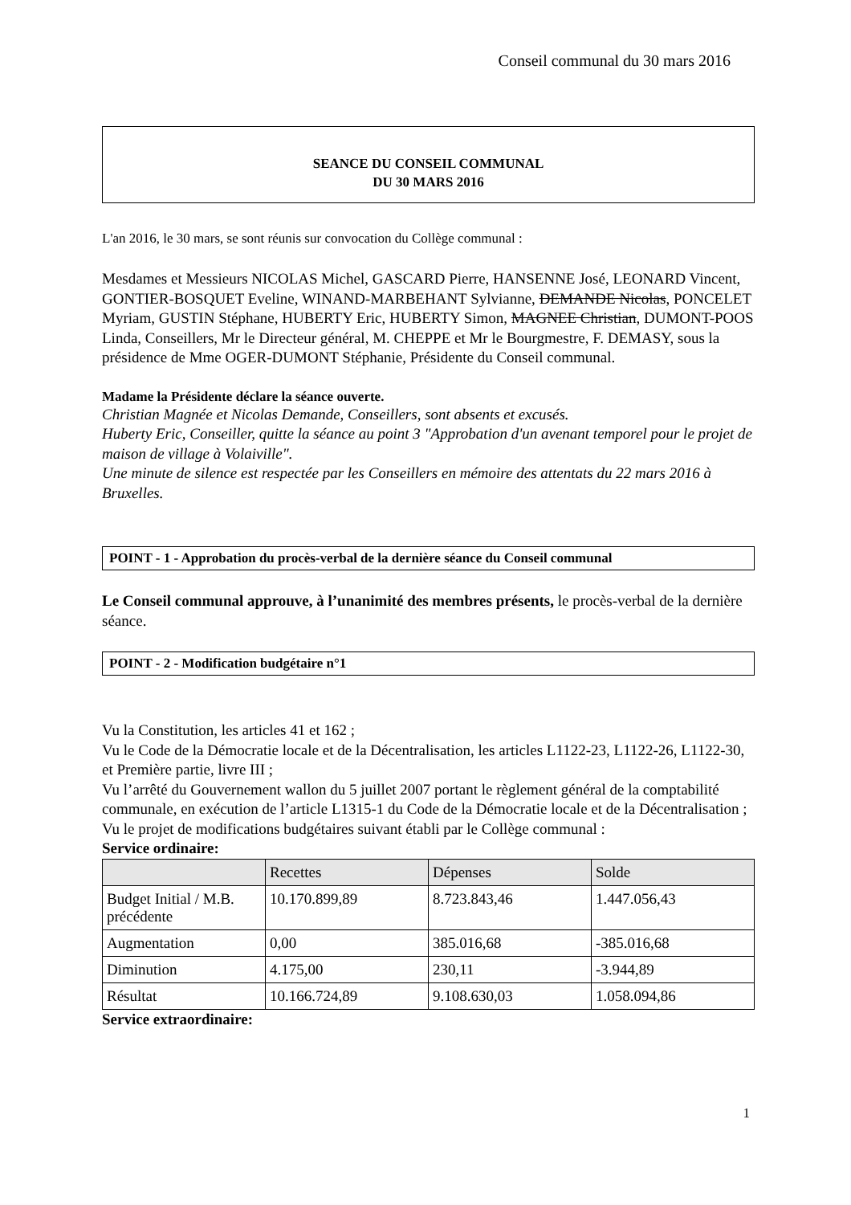Conseil communal du 30 mars 2016
SEANCE DU CONSEIL COMMUNAL
DU 30 MARS 2016
L'an 2016, le 30 mars, se sont réunis sur convocation du Collège communal :
Mesdames et Messieurs NICOLAS Michel, GASCARD Pierre, HANSENNE José, LEONARD Vincent, GONTIER-BOSQUET Eveline, WINAND-MARBEHANT Sylvianne, DEMANDE Nicolas, PONCELET Myriam, GUSTIN Stéphane, HUBERTY Eric, HUBERTY Simon, MAGNEE Christian, DUMONT-POOS Linda, Conseillers, Mr le Directeur général, M. CHEPPE et Mr le Bourgmestre, F. DEMASY, sous la présidence de Mme OGER-DUMONT Stéphanie, Présidente du Conseil communal.
Madame la Présidente déclare la séance ouverte.
Christian Magnée et Nicolas Demande, Conseillers, sont absents et excusés.
Huberty Eric, Conseiller, quitte la séance au point 3 "Approbation d'un avenant temporel pour le projet de maison de village à Volaiville".
Une minute de silence est respectée par les Conseillers en mémoire des attentats du 22 mars 2016 à Bruxelles.
POINT - 1 - Approbation du procès-verbal de la dernière séance du Conseil communal
Le Conseil communal approuve, à l’unanimité des membres présents, le procès-verbal de la dernière séance.
POINT - 2 - Modification budgétaire n°1
Vu la Constitution, les articles 41 et 162 ;
Vu le Code de la Démocratie locale et de la Décentralisation, les articles L1122-23, L1122-26, L1122-30, et Première partie, livre III ;
Vu l’arrêté du Gouvernement wallon du 5 juillet 2007 portant le règlement général de la comptabilité communale, en exécution de l’article L1315-1 du Code de la Démocratie locale et de la Décentralisation ;
Vu le projet de modifications budgétaires suivant établi par le Collège communal :
Service ordinaire:
| | Recettes | Dépenses | Solde |
| --- | --- | --- | --- |
| Budget Initial / M.B. précédente | 10.170.899,89 | 8.723.843,46 | 1.447.056,43 |
| Augmentation | 0,00 | 385.016,68 | -385.016,68 |
| Diminution | 4.175,00 | 230,11 | -3.944,89 |
| Résultat | 10.166.724,89 | 9.108.630,03 | 1.058.094,86 |
Service extraordinaire:
1